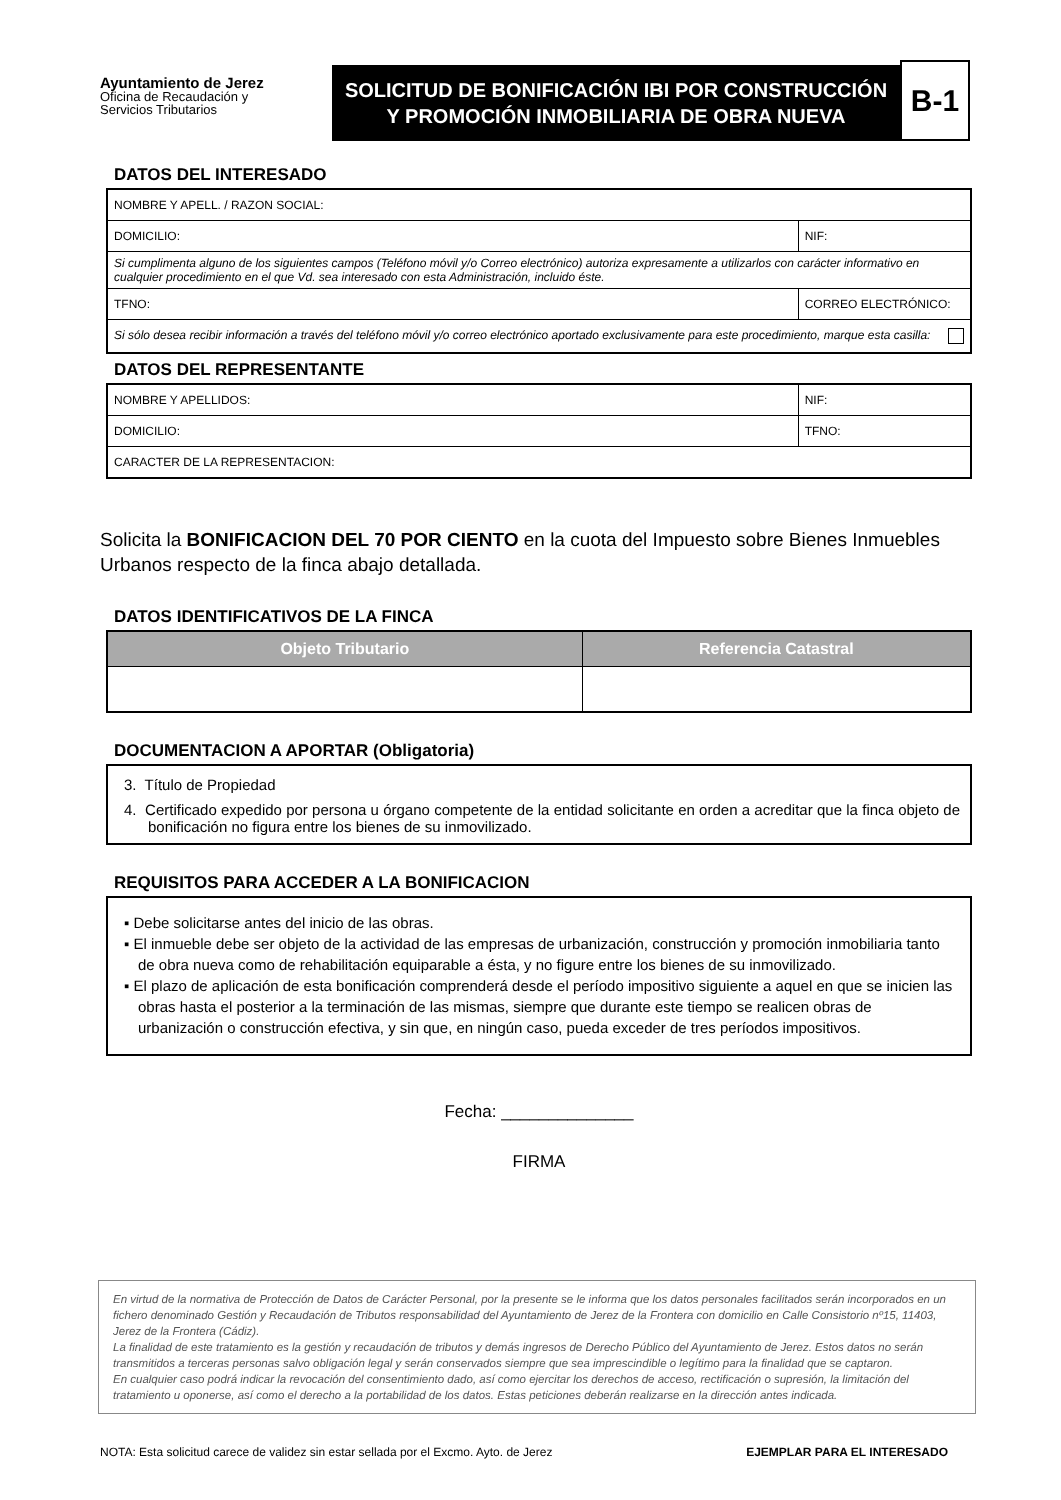Ayuntamiento de Jerez
Oficina de Recaudación y
Servicios Tributarios
SOLICITUD DE BONIFICACIÓN IBI POR CONSTRUCCIÓN Y PROMOCIÓN INMOBILIARIA DE OBRA NUEVA
B-1
DATOS DEL INTERESADO
| NOMBRE Y APELL. / RAZON SOCIAL: | | |
| DOMICILIO: | | NIF: |
| Si cumplimenta alguno de los siguientes campos (Teléfono móvil y/o Correo electrónico) autoriza expresamente a utilizarlos con carácter informativo en cualquier procedimiento en el que Vd. sea interesado con esta Administración, incluido éste. | | |
| TFNO: | CORREO ELECTRÓNICO: | |
| Si sólo desea recibir información a través del teléfono móvil y/o correo electrónico aportado exclusivamente para este procedimiento, marque esta casilla: | | |
DATOS DEL REPRESENTANTE
| NOMBRE Y APELLIDOS: | NIF: |
| DOMICILIO: | TFNO: |
| CARACTER DE LA REPRESENTACION: | |
Solicita la BONIFICACION DEL 70 POR CIENTO en la cuota del Impuesto sobre Bienes Inmuebles Urbanos respecto de la finca abajo detallada.
DATOS IDENTIFICATIVOS DE LA FINCA
| Objeto Tributario | Referencia Catastral |
| --- | --- |
DOCUMENTACION A APORTAR (Obligatoria)
3. Título de Propiedad
4. Certificado expedido por persona u órgano competente de la entidad solicitante en orden a acreditar que la finca objeto de bonificación no figura entre los bienes de su inmovilizado.
REQUISITOS PARA ACCEDER A LA BONIFICACION
▪ Debe solicitarse antes del inicio de las obras.
▪ El inmueble debe ser objeto de la actividad de las empresas de urbanización, construcción y promoción inmobiliaria tanto de obra nueva como de rehabilitación equiparable a ésta, y no figure entre los bienes de su inmovilizado.
▪ El plazo de aplicación de esta bonificación comprenderá desde el período impositivo siguiente a aquel en que se inicien las obras hasta el posterior a la terminación de las mismas, siempre que durante este tiempo se realicen obras de urbanización o construcción efectiva, y sin que, en ningún caso, pueda exceder de tres períodos impositivos.
Fecha: ______________
FIRMA
En virtud de la normativa de Protección de Datos de Carácter Personal, por la presente se le informa que los datos personales facilitados serán incorporados en un fichero denominado Gestión y Recaudación de Tributos responsabilidad del Ayuntamiento de Jerez de la Frontera con domicilio en Calle Consistorio nº15, 11403, Jerez de la Frontera (Cádiz).
La finalidad de este tratamiento es la gestión y recaudación de tributos y demás ingresos de Derecho Público del Ayuntamiento de Jerez. Estos datos no serán transmitidos a terceras personas salvo obligación legal y serán conservados siempre que sea imprescindible o legítimo para la finalidad que se captaron.
En cualquier caso podrá indicar la revocación del consentimiento dado, así como ejercitar los derechos de acceso, rectificación o supresión, la limitación del tratamiento u oponerse, así como el derecho a la portabilidad de los datos. Estas peticiones deberán realizarse en la dirección antes indicada.
NOTA: Esta solicitud carece de validez sin estar sellada por el Excmo. Ayto. de Jerez EJEMPLAR PARA EL INTERESADO